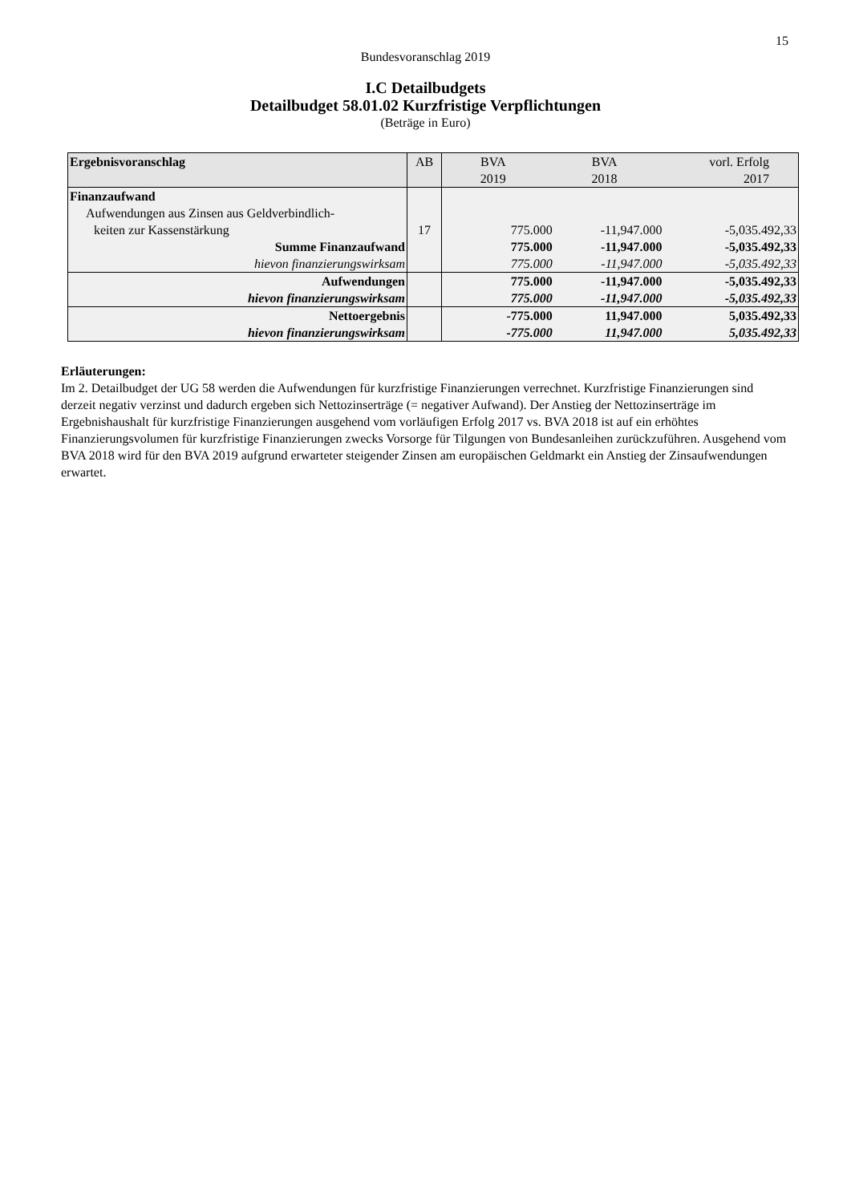15
Bundesvoranschlag 2019
I.C Detailbudgets
Detailbudget 58.01.02 Kurzfristige Verpflichtungen
(Beträge in Euro)
| Ergebnisvoranschlag | AB | BVA 2019 | BVA 2018 | vorl. Erfolg 2017 |
| --- | --- | --- | --- | --- |
| Finanzaufwand | | | | |
| Aufwendungen aus Zinsen aus Geldverbindlich- | | | | |
| keiten zur Kassenstärkung | 17 | 775.000 | -11,947.000 | -5,035.492,33 |
| Summe Finanzaufwand | | 775.000 | -11,947.000 | -5,035.492,33 |
| hievon finanzierungswirksam | | 775.000 | -11,947.000 | -5,035.492,33 |
| Aufwendungen | | 775.000 | -11,947.000 | -5,035.492,33 |
| hievon finanzierungswirksam | | 775.000 | -11,947.000 | -5,035.492,33 |
| Nettoergebnis | | -775.000 | 11,947.000 | 5,035.492,33 |
| hievon finanzierungswirksam | | -775.000 | 11,947.000 | 5,035.492,33 |
Erläuterungen:
Im 2. Detailbudget der UG 58 werden die Aufwendungen für kurzfristige Finanzierungen verrechnet. Kurzfristige Finanzie­rungen sind derzeit negativ verzinst und dadurch ergeben sich Nettozinserträge (= negativer Aufwand). Der Anstieg der Netto­zinserträge im Ergebnishaushalt für kurzfristige Finanzierungen ausgehend vom vorläufigen Erfolg 2017 vs. BVA 2018 ist auf ein erhöhtes Finanzierungsvolumen für kurzfristige Finanzierungen zwecks Vorsorge für Tilgungen von Bundesanleihen zu­rückzuführen. Ausgehend vom BVA 2018 wird für den BVA 2019 aufgrund erwarteter steigender Zinsen am europäischen Geldmarkt ein Anstieg der Zinsaufwendungen erwartet.